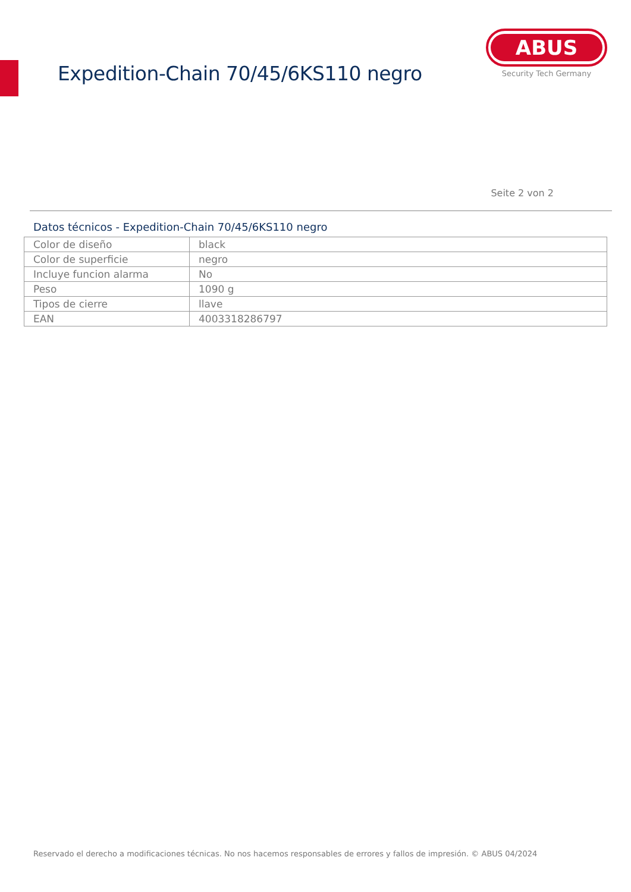Expedition-Chain 70/45/6KS110 negro
ABUS
Security Tech Germany
Seite 2 von 2
Datos técnicos - Expedition-Chain 70/45/6KS110 negro
| Color de diseño | black |
| Color de superficie | negro |
| Incluye funcion alarma | No |
| Peso | 1090 g |
| Tipos de cierre | llave |
| EAN | 4003318286797 |
Reservado el derecho a modificaciones técnicas. No nos hacemos responsables de errores y fallos de impresión. © ABUS 04/2024